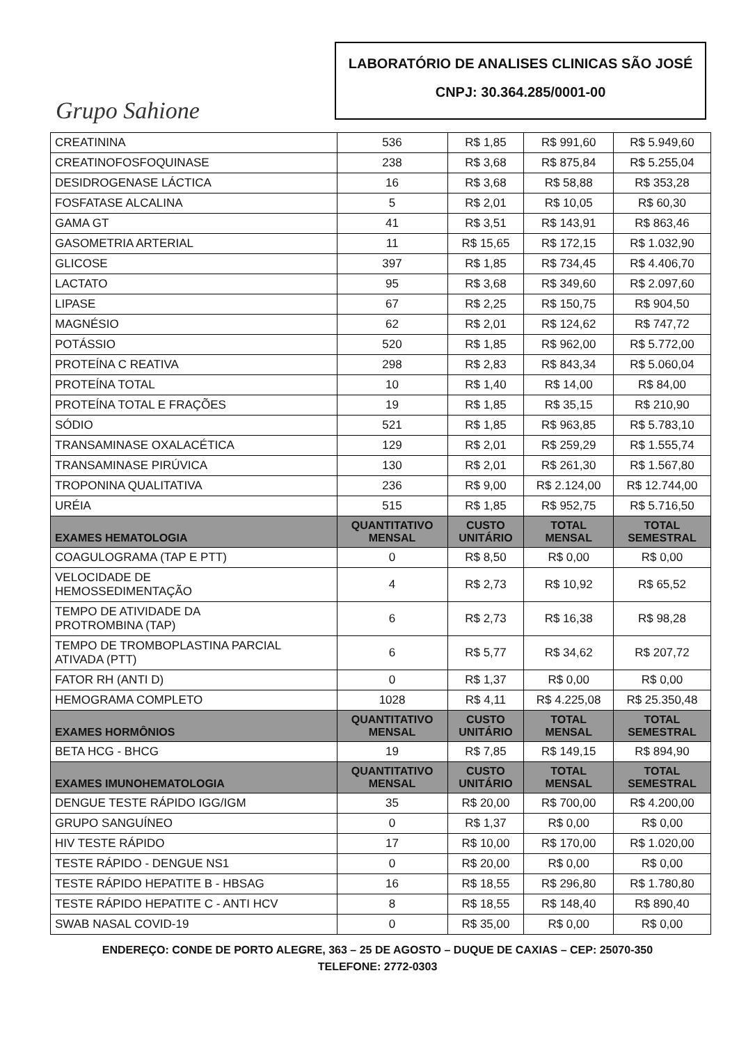Grupo Sahione
LABORATÓRIO DE ANALISES CLINICAS SÃO JOSÉ
CNPJ: 30.364.285/0001-00
| CREATININA | 536 | R$ 1,85 | R$ 991,60 | R$ 5.949,60 |
| CREATINOFOSFOQUINASE | 238 | R$ 3,68 | R$ 875,84 | R$ 5.255,04 |
| DESIDROGENASE LÁCTICA | 16 | R$ 3,68 | R$ 58,88 | R$ 353,28 |
| FOSFATASE ALCALINA | 5 | R$ 2,01 | R$ 10,05 | R$ 60,30 |
| GAMA GT | 41 | R$ 3,51 | R$ 143,91 | R$ 863,46 |
| GASOMETRIA ARTERIAL | 11 | R$ 15,65 | R$ 172,15 | R$ 1.032,90 |
| GLICOSE | 397 | R$ 1,85 | R$ 734,45 | R$ 4.406,70 |
| LACTATO | 95 | R$ 3,68 | R$ 349,60 | R$ 2.097,60 |
| LIPASE | 67 | R$ 2,25 | R$ 150,75 | R$ 904,50 |
| MAGNÉSIO | 62 | R$ 2,01 | R$ 124,62 | R$ 747,72 |
| POTÁSSIO | 520 | R$ 1,85 | R$ 962,00 | R$ 5.772,00 |
| PROTEÍNA C REATIVA | 298 | R$ 2,83 | R$ 843,34 | R$ 5.060,04 |
| PROTEÍNA TOTAL | 10 | R$ 1,40 | R$ 14,00 | R$ 84,00 |
| PROTEÍNA TOTAL E FRAÇÕES | 19 | R$ 1,85 | R$ 35,15 | R$ 210,90 |
| SÓDIO | 521 | R$ 1,85 | R$ 963,85 | R$ 5.783,10 |
| TRANSAMINASE OXALACÉTICA | 129 | R$ 2,01 | R$ 259,29 | R$ 1.555,74 |
| TRANSAMINASE PIRÚVICA | 130 | R$ 2,01 | R$ 261,30 | R$ 1.567,80 |
| TROPONINA QUALITATIVA | 236 | R$ 9,00 | R$ 2.124,00 | R$ 12.744,00 |
| URÉIA | 515 | R$ 1,85 | R$ 952,75 | R$ 5.716,50 |
| EXAMES HEMATOLOGIA | QUANTITATIVO MENSAL | CUSTO UNITÁRIO | TOTAL MENSAL | TOTAL SEMESTRAL |
| COAGULOGRAMA (TAP E PTT) | 0 | R$ 8,50 | R$ 0,00 | R$ 0,00 |
| VELOCIDADE DE HEMOSSEDIMENTAÇÃO | 4 | R$ 2,73 | R$ 10,92 | R$ 65,52 |
| TEMPO DE ATIVIDADE DA PROTROMBINA (TAP) | 6 | R$ 2,73 | R$ 16,38 | R$ 98,28 |
| TEMPO DE TROMBOPLASTINA PARCIAL ATIVADA (PTT) | 6 | R$ 5,77 | R$ 34,62 | R$ 207,72 |
| FATOR RH (ANTI D) | 0 | R$ 1,37 | R$ 0,00 | R$ 0,00 |
| HEMOGRAMA COMPLETO | 1028 | R$ 4,11 | R$ 4.225,08 | R$ 25.350,48 |
| EXAMES HORMÔNIOS | QUANTITATIVO MENSAL | CUSTO UNITÁRIO | TOTAL MENSAL | TOTAL SEMESTRAL |
| BETA HCG - BHCG | 19 | R$ 7,85 | R$ 149,15 | R$ 894,90 |
| EXAMES IMUNOHEMATOLOGIA | QUANTITATIVO MENSAL | CUSTO UNITÁRIO | TOTAL MENSAL | TOTAL SEMESTRAL |
| DENGUE TESTE RÁPIDO IGG/IGM | 35 | R$ 20,00 | R$ 700,00 | R$ 4.200,00 |
| GRUPO SANGUÍNEO | 0 | R$ 1,37 | R$ 0,00 | R$ 0,00 |
| HIV TESTE RÁPIDO | 17 | R$ 10,00 | R$ 170,00 | R$ 1.020,00 |
| TESTE RÁPIDO - DENGUE NS1 | 0 | R$ 20,00 | R$ 0,00 | R$ 0,00 |
| TESTE RÁPIDO HEPATITE B - HBSAG | 16 | R$ 18,55 | R$ 296,80 | R$ 1.780,80 |
| TESTE RÁPIDO HEPATITE C - ANTI HCV | 8 | R$ 18,55 | R$ 148,40 | R$ 890,40 |
| SWAB NASAL COVID-19 | 0 | R$ 35,00 | R$ 0,00 | R$ 0,00 |
ENDEREÇO: CONDE DE PORTO ALEGRE, 363 – 25 DE AGOSTO – DUQUE DE CAXIAS – CEP: 25070-350
TELEFONE: 2772-0303